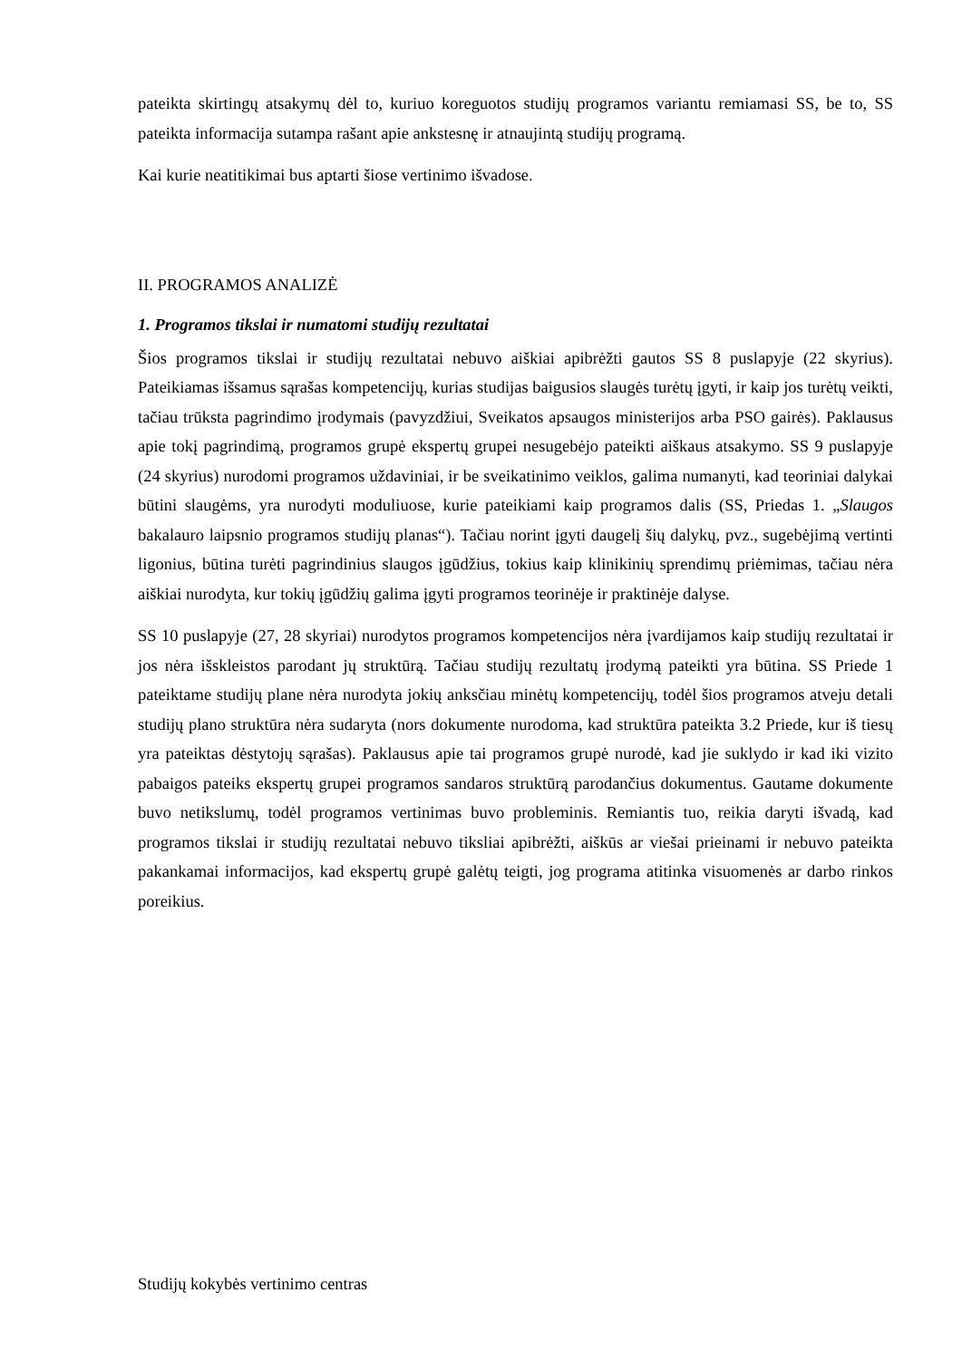pateikta skirtingų atsakymų dėl to, kuriuo koreguotos studijų programos variantu remiamasi SS, be to, SS pateikta informacija sutampa rašant apie ankstesnę ir atnaujintą studijų programą.
Kai kurie neatitikimai bus aptarti šiose vertinimo išvadose.
II. PROGRAMOS ANALIZĖ
1. Programos tikslai ir numatomi studijų rezultatai
Šios programos tikslai ir studijų rezultatai nebuvo aiškiai apibrėžti gautos SS 8 puslapyje (22 skyrius). Pateikiamas išsamus sąrašas kompetencijų, kurias studijas baigusios slaugės turėtų įgyti, ir kaip jos turėtų veikti, tačiau trūksta pagrindimo įrodymais (pavyzdžiui, Sveikatos apsaugos ministerijos arba PSO gairės). Paklausus apie tokį pagrindimą, programos grupė ekspertų grupei nesugebėjo pateikti aiškaus atsakymo. SS 9 puslapyje (24 skyrius) nurodomi programos uždaviniai, ir be sveikatinimo veiklos, galima numanyti, kad teoriniai dalykai būtini slaugėms, yra nurodyti moduliuose, kurie pateikiami kaip programos dalis (SS, Priedas 1. „Slaugos bakalauro laipsnio programos studijų planas“). Tačiau norint įgyti daugelį šių dalykų, pvz., sugebėjimą vertinti ligonius, būtina turėti pagrindinius slaugos įgūdžius, tokius kaip klinikinių sprendimų priėmimas, tačiau nėra aiškiai nurodyta, kur tokių įgūdžių galima įgyti programos teorinėje ir praktinėje dalyse.
SS 10 puslapyje (27, 28 skyriai) nurodytos programos kompetencijos nėra įvardijamos kaip studijų rezultatai ir jos nėra išskleistos parodant jų struktūrą. Tačiau studijų rezultatų įrodymą pateikti yra būtina. SS Priede 1 pateiktame studijų plane nėra nurodyta jokių anksčiau minėtų kompetencijų, todėl šios programos atveju detali studijų plano struktūra nėra sudaryta (nors dokumente nurodoma, kad struktūra pateikta 3.2 Priede, kur iš tiesų yra pateiktas dėstytojų sąrašas). Paklausus apie tai programos grupė nurodė, kad jie suklydo ir kad iki vizito pabaigos pateiks ekspertų grupei programos sandaros struktūrą parodančius dokumentus. Gautame dokumente buvo netikslumų, todėl programos vertinimas buvo probleminis. Remiantis tuo, reikia daryti išvadą, kad programos tikslai ir studijų rezultatai nebuvo tiksliai apibrėžti, aiškūs ar viešai prieinami ir nebuvo pateikta pakankamai informacijos, kad ekspertų grupė galėtų teigti, jog programa atitinka visuomenės ar darbo rinkos poreikius.
Studijų kokybės vertinimo centras